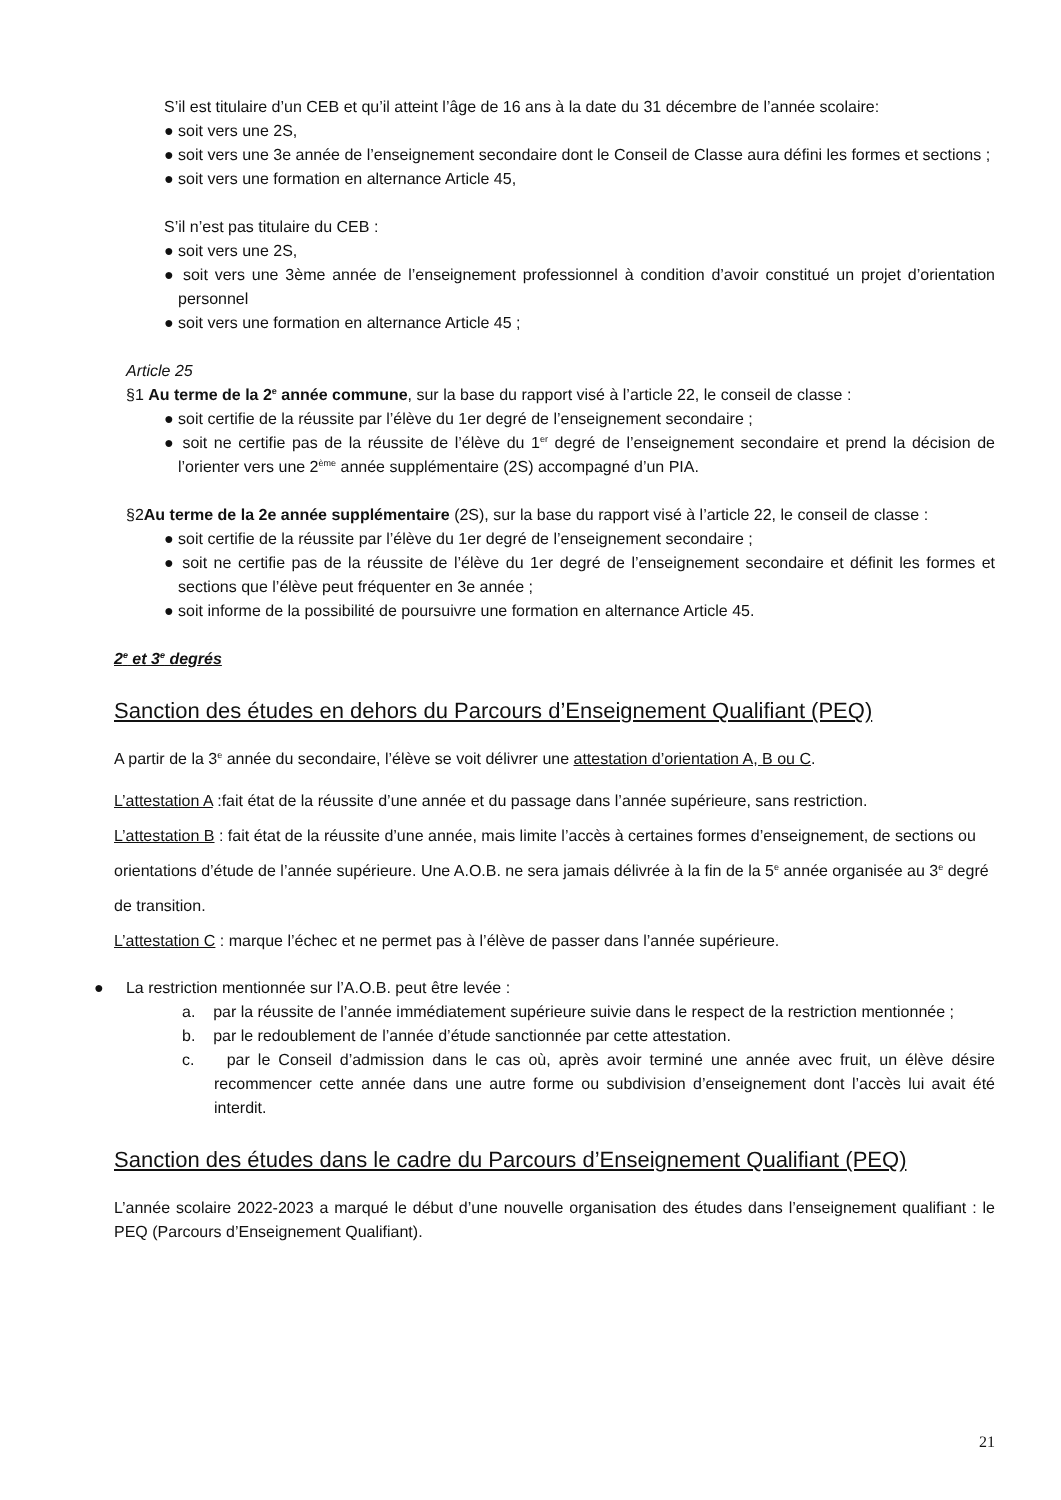S’il est titulaire d’un CEB et qu’il atteint l’âge de 16 ans à la date du 31 décembre de l’année scolaire:
● soit vers une 2S,
● soit vers une 3e année de l’enseignement secondaire dont le Conseil de Classe aura défini les formes et sections ;
● soit vers une formation en alternance Article 45,
S’il n’est pas titulaire du CEB :
● soit vers une 2S,
● soit vers une 3ème année de l’enseignement professionnel à condition d’avoir constitué un projet d’orientation personnel
● soit vers une formation en alternance Article 45 ;
Article 25
§1 Au terme de la 2<sup>e</sup> année commune, sur la base du rapport visé à l’article 22, le conseil de classe :
● soit certifie de la réussite par l’élève du 1er degré de l’enseignement secondaire ;
● soit ne certifie pas de la réussite de l’élève du 1<sup>er</sup> degré de l’enseignement secondaire et prend la décision de l’orienter vers une 2<sup>ème</sup> année supplémentaire (2S) accompagné d’un PIA.
§2Au terme de la 2e année supplémentaire (2S), sur la base du rapport visé à l’article 22, le conseil de classe :
● soit certifie de la réussite par l’élève du 1er degré de l’enseignement secondaire ;
● soit ne certifie pas de la réussite de l’élève du 1er degré de l’enseignement secondaire et définit les formes et sections que l’élève peut fréquenter en 3e année ;
● soit informe de la possibilité de poursuivre une formation en alternance Article 45.
2<sup>e</sup> et 3<sup>e</sup> degrés
Sanction des études en dehors du Parcours d’Enseignement Qualifiant (PEQ)
A partir de la 3<sup>e</sup> année du secondaire, l’élève se voit délivrer une attestation d’orientation A, B ou C.
L’attestation A :fait état de la réussite d’une année et du passage dans l’année supérieure, sans restriction.
L’attestation B : fait état de la réussite d’une année, mais limite l’accès à certaines formes d’enseignement, de sections ou orientations d’étude de l’année supérieure. Une A.O.B. ne sera jamais délivrée à la fin de la 5<sup>e</sup> année organisée au 3<sup>e</sup> degré de transition.
L’attestation C : marque l’échec et ne permet pas à l’élève de passer dans l’année supérieure.
● La restriction mentionnée sur l’A.O.B. peut être levée :
a. par la réussite de l’année immédiatement supérieure suivie dans le respect de la restriction mentionnée ;
b. par le redoublement de l’année d’étude sanctionnée par cette attestation.
c. par le Conseil d’admission dans le cas où, après avoir terminé une année avec fruit, un élève désire recommencer cette année dans une autre forme ou subdivision d’enseignement dont l’accès lui avait été interdit.
Sanction des études dans le cadre du Parcours d’Enseignement Qualifiant (PEQ)
L’année scolaire 2022-2023 a marqué le début d’une nouvelle organisation des études dans l’enseignement qualifiant : le PEQ (Parcours d’Enseignement Qualifiant).
21